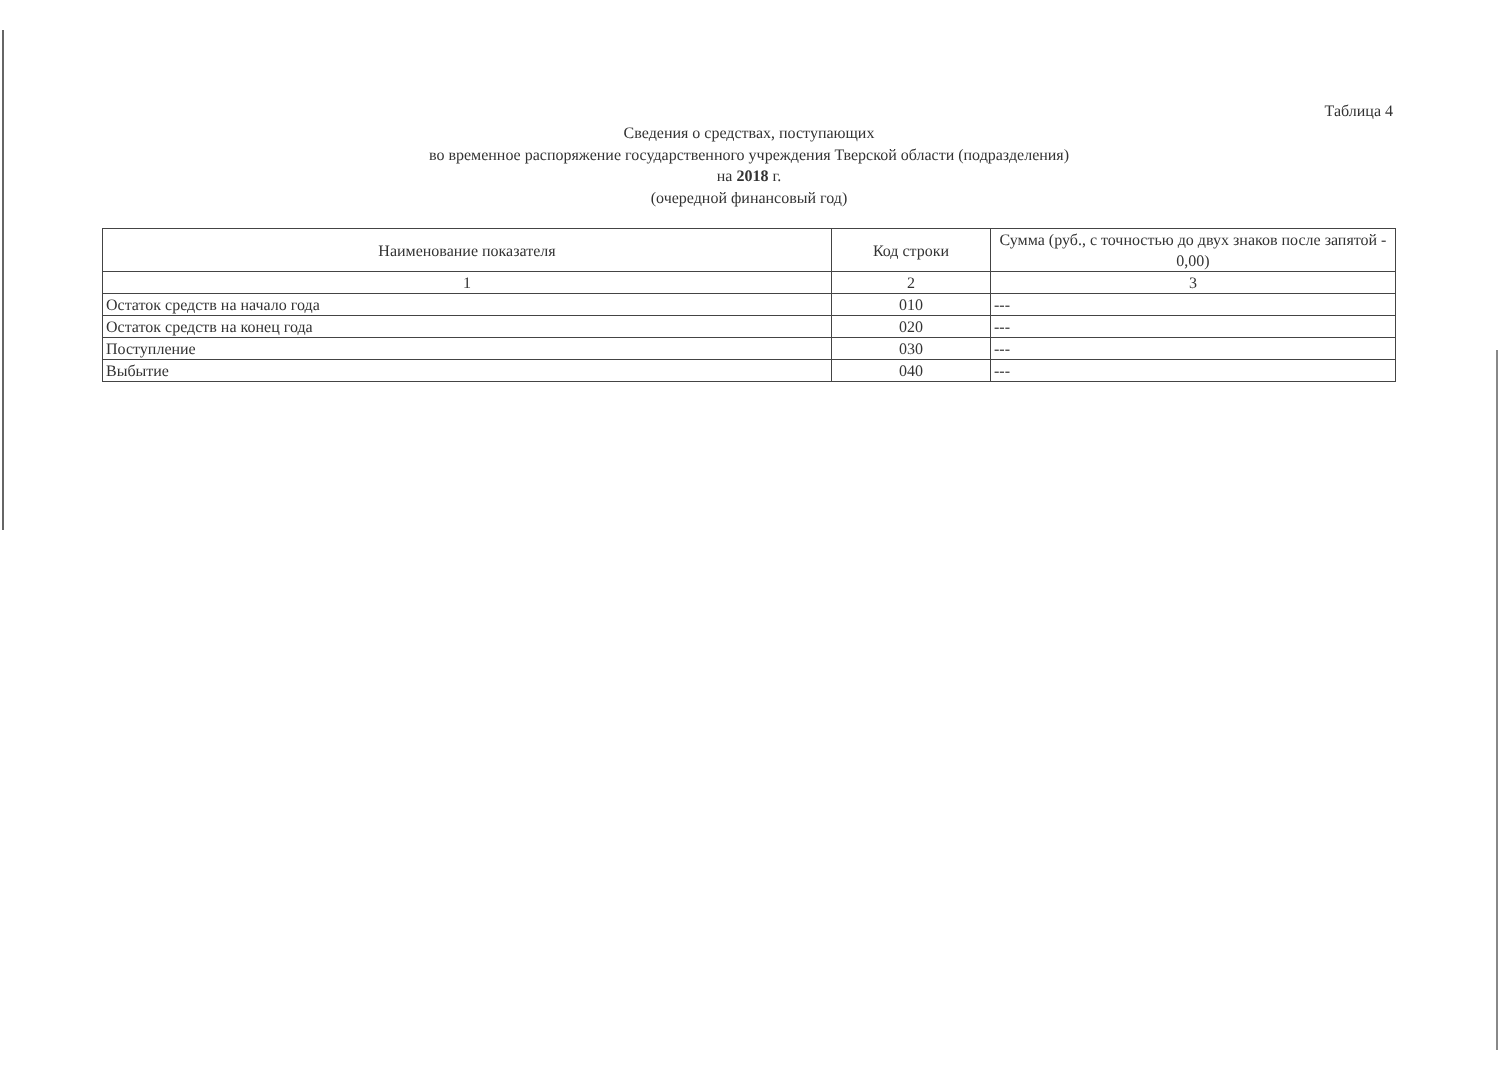Таблица 4
Сведения о средствах, поступающих
во временное распоряжение государственного учреждения Тверской области (подразделения)
на 2018 г.
(очередной финансовый год)
| Наименование показателя | Код строки | Сумма (руб., с точностью до двух знаков после запятой - 0,00) |
| --- | --- | --- |
| 1 | 2 | 3 |
| Остаток средств на начало года | 010 | --- |
| Остаток средств на конец года | 020 | --- |
| Поступление | 030 | --- |
| Выбытие | 040 | --- |